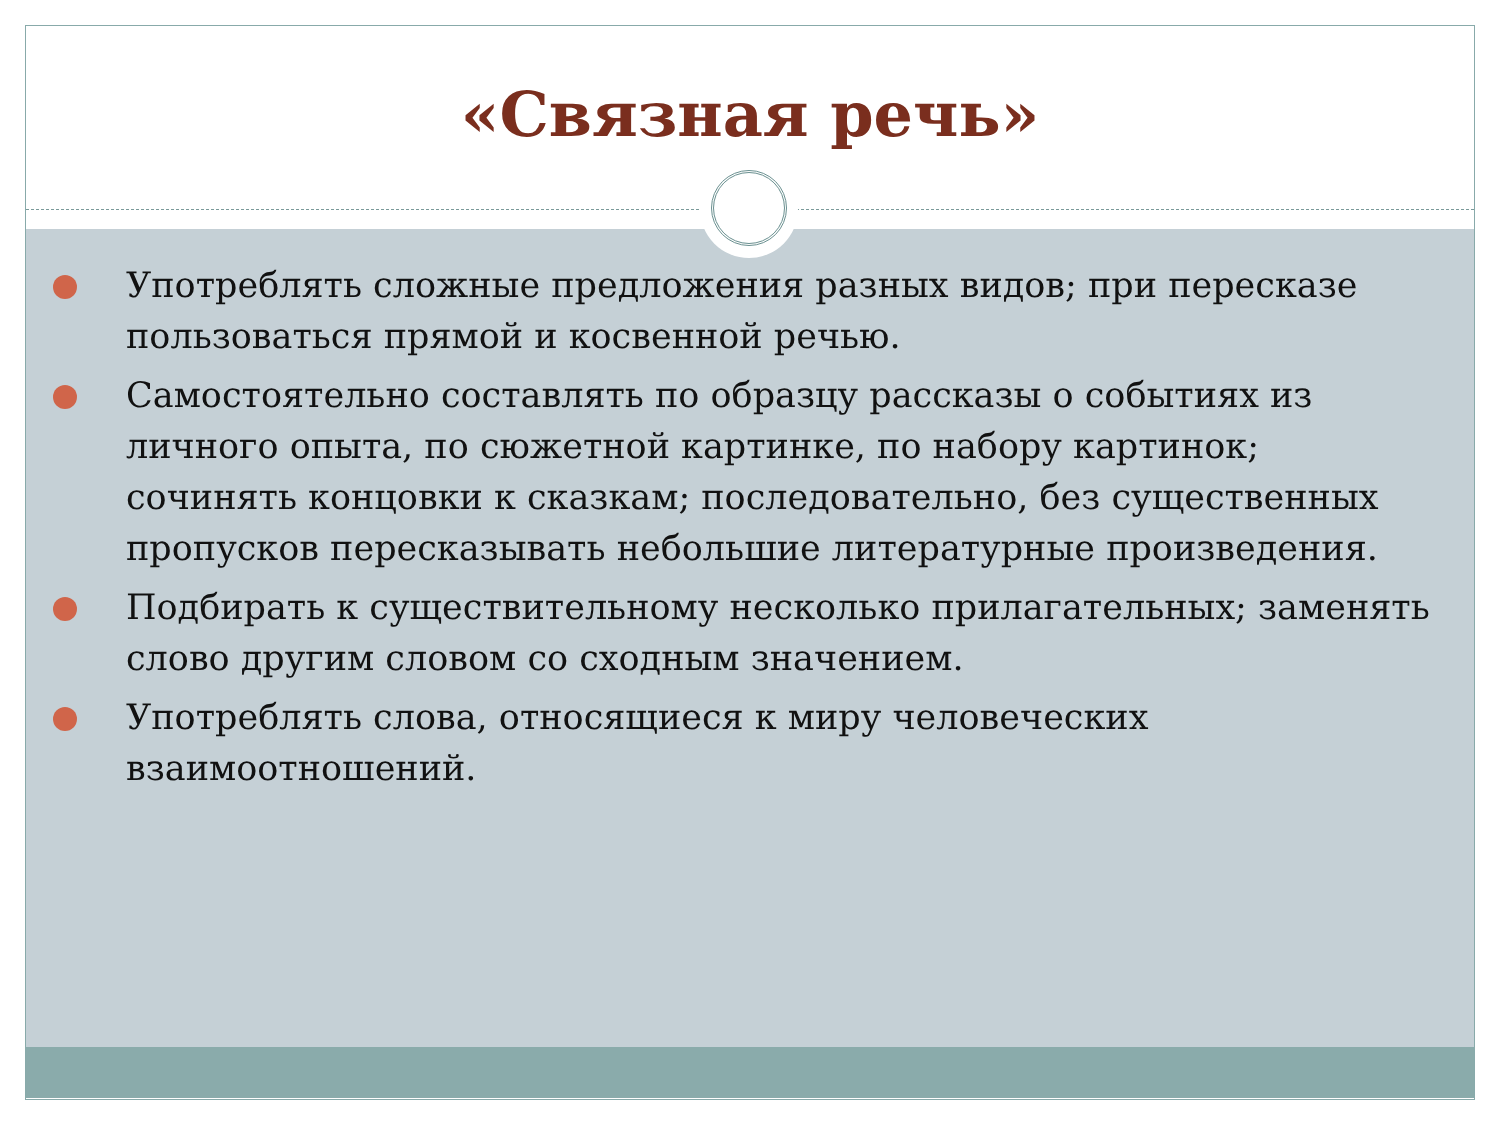«Связная речь»
Употреблять сложные предложения разных видов; при пересказе пользоваться прямой и косвенной речью.
Самостоятельно составлять по образцу рассказы о событиях из личного опыта, по сюжетной картинке, по набору картинок; сочинять концовки к сказкам; последовательно, без существенных пропусков пересказывать небольшие литературные произведения.
Подбирать к существительному несколько прилагательных; заменять слово другим словом со сходным значением.
Употреблять слова, относящиеся к миру человеческих взаимоотношений.